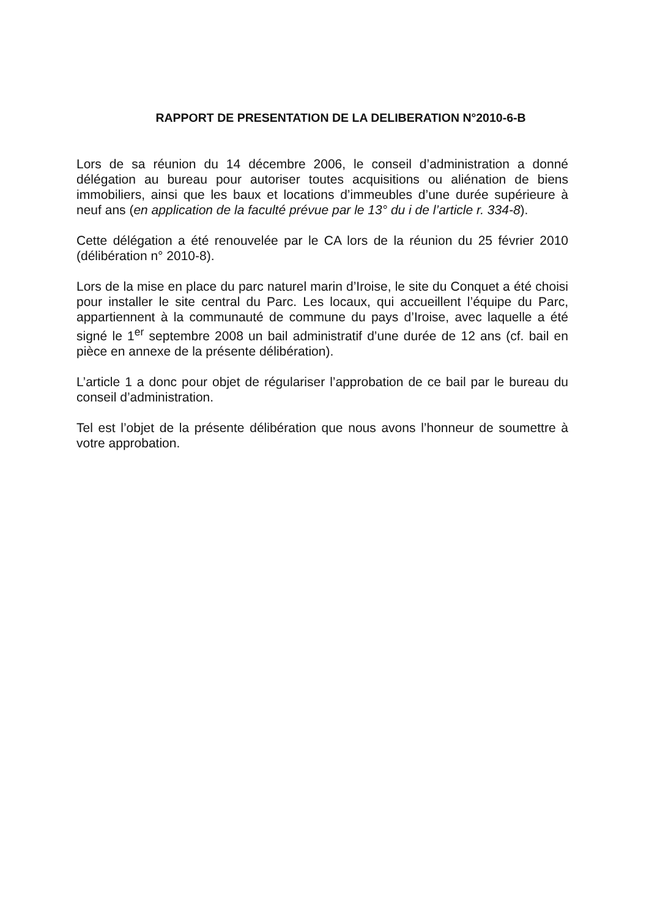RAPPORT DE PRESENTATION DE LA DELIBERATION N°2010-6-B
Lors de sa réunion du 14 décembre 2006, le conseil d’administration a donné délégation au bureau pour autoriser toutes acquisitions ou aliénation de biens immobiliers, ainsi que les baux et locations d’immeubles d’une durée supérieure à neuf ans (en application de la faculté prévue par le 13° du i de l’article r. 334-8).
Cette délégation a été renouvelée par le CA lors de la réunion du 25 février 2010 (délibération n° 2010-8).
Lors de la mise en place du parc naturel marin d’Iroise, le site du Conquet a été choisi pour installer le site central du Parc. Les locaux, qui accueillent l’équipe du Parc, appartiennent à la communauté de commune du pays d’Iroise, avec laquelle a été signé le 1<sup>er</sup> septembre 2008 un bail administratif d’une durée de 12 ans (cf. bail en pièce en annexe de la présente délibération).
L’article 1 a donc pour objet de régulariser l’approbation de ce bail par le bureau du conseil d’administration.
Tel est l’objet de la présente délibération que nous avons l’honneur de soumettre à votre approbation.